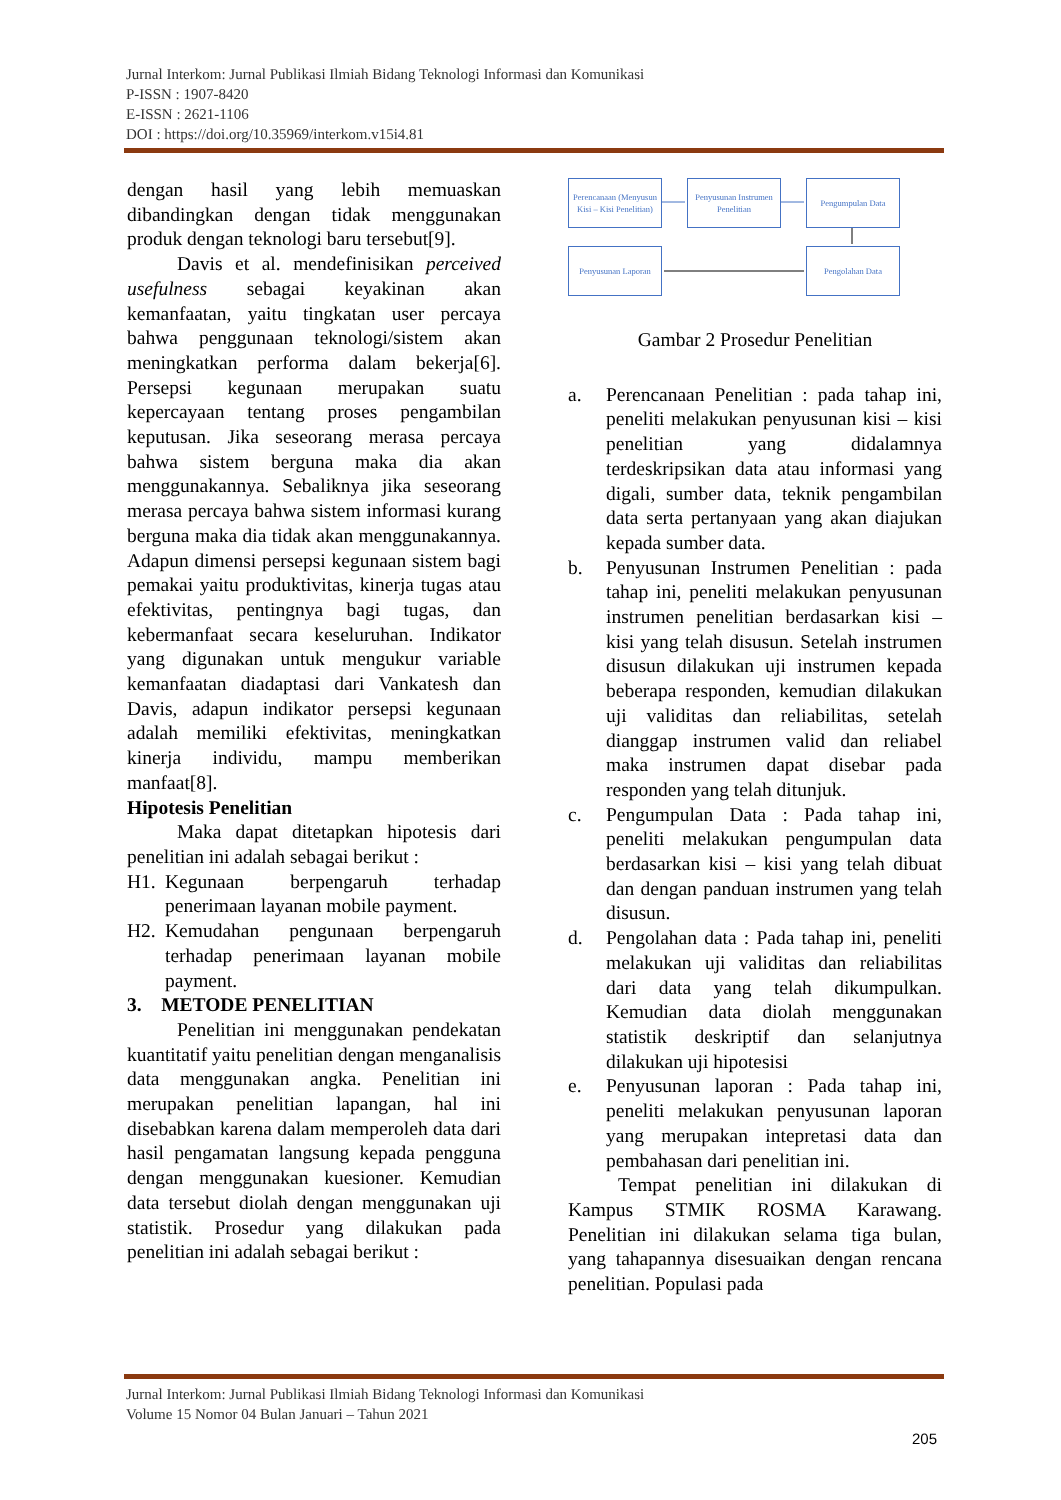Jurnal Interkom: Jurnal Publikasi Ilmiah Bidang Teknologi Informasi dan Komunikasi
P-ISSN : 1907-8420
E-ISSN : 2621-1106
DOI : https://doi.org/10.35969/interkom.v15i4.81
dengan hasil yang lebih memuaskan dibandingkan dengan tidak menggunakan produk dengan teknologi baru tersebut[9].
Davis et al. mendefinisikan perceived usefulness sebagai keyakinan akan kemanfaatan, yaitu tingkatan user percaya bahwa penggunaan teknologi/sistem akan meningkatkan performa dalam bekerja[6]. Persepsi kegunaan merupakan suatu kepercayaan tentang proses pengambilan keputusan. Jika seseorang merasa percaya bahwa sistem berguna maka dia akan menggunakannya. Sebaliknya jika seseorang merasa percaya bahwa sistem informasi kurang berguna maka dia tidak akan menggunakannya. Adapun dimensi persepsi kegunaan sistem bagi pemakai yaitu produktivitas, kinerja tugas atau efektivitas, pentingnya bagi tugas, dan kebermanfaat secara keseluruhan. Indikator yang digunakan untuk mengukur variable kemanfaatan diadaptasi dari Vankatesh dan Davis, adapun indikator persepsi kegunaan adalah memiliki efektivitas, meningkatkan kinerja individu, mampu memberikan manfaat[8].
Hipotesis Penelitian
Maka dapat ditetapkan hipotesis dari penelitian ini adalah sebagai berikut :
H1. Kegunaan berpengaruh terhadap penerimaan layanan mobile payment.
H2. Kemudahan pengunaan berpengaruh terhadap penerimaan layanan mobile payment.
3. METODE PENELITIAN
Penelitian ini menggunakan pendekatan kuantitatif yaitu penelitian dengan menganalisis data menggunakan angka. Penelitian ini merupakan penelitian lapangan, hal ini disebabkan karena dalam memperoleh data dari hasil pengamatan langsung kepada pengguna dengan menggunakan kuesioner. Kemudian data tersebut diolah dengan menggunakan uji statistik. Prosedur yang dilakukan pada penelitian ini adalah sebagai berikut :
Perencanaan (Menyusun Kisi – Kisi Penelitian)
Penyusunan Instrumen Penelitian
Pengumpulan Data
Penyusunan Laporan Pengolahan Data
Gambar 2 Prosedur Penelitian
a. Perencanaan Penelitian : pada tahap ini, peneliti melakukan penyusunan kisi – kisi penelitian yang didalamnya terdeskripsikan data atau informasi yang digali, sumber data, teknik pengambilan data serta pertanyaan yang akan diajukan kepada sumber data.
b. Penyusunan Instrumen Penelitian : pada tahap ini, peneliti melakukan penyusunan instrumen penelitian berdasarkan kisi – kisi yang telah disusun. Setelah instrumen disusun dilakukan uji instrumen kepada beberapa responden, kemudian dilakukan uji validitas dan reliabilitas, setelah dianggap instrumen valid dan reliabel maka instrumen dapat disebar pada responden yang telah ditunjuk.
c. Pengumpulan Data : Pada tahap ini, peneliti melakukan pengumpulan data berdasarkan kisi – kisi yang telah dibuat dan dengan panduan instrumen yang telah disusun.
d. Pengolahan data : Pada tahap ini, peneliti melakukan uji validitas dan reliabilitas dari data yang telah dikumpulkan. Kemudian data diolah menggunakan statistik deskriptif dan selanjutnya dilakukan uji hipotesisi
e. Penyusunan laporan : Pada tahap ini, peneliti melakukan penyusunan laporan yang merupakan intepretasi data dan pembahasan dari penelitian ini.
Tempat penelitian ini dilakukan di Kampus STMIK ROSMA Karawang. Penelitian ini dilakukan selama tiga bulan, yang tahapannya disesuaikan dengan rencana penelitian. Populasi pada
Jurnal Interkom: Jurnal Publikasi Ilmiah Bidang Teknologi Informasi dan Komunikasi
Volume 15 Nomor 04 Bulan Januari – Tahun 2021
205